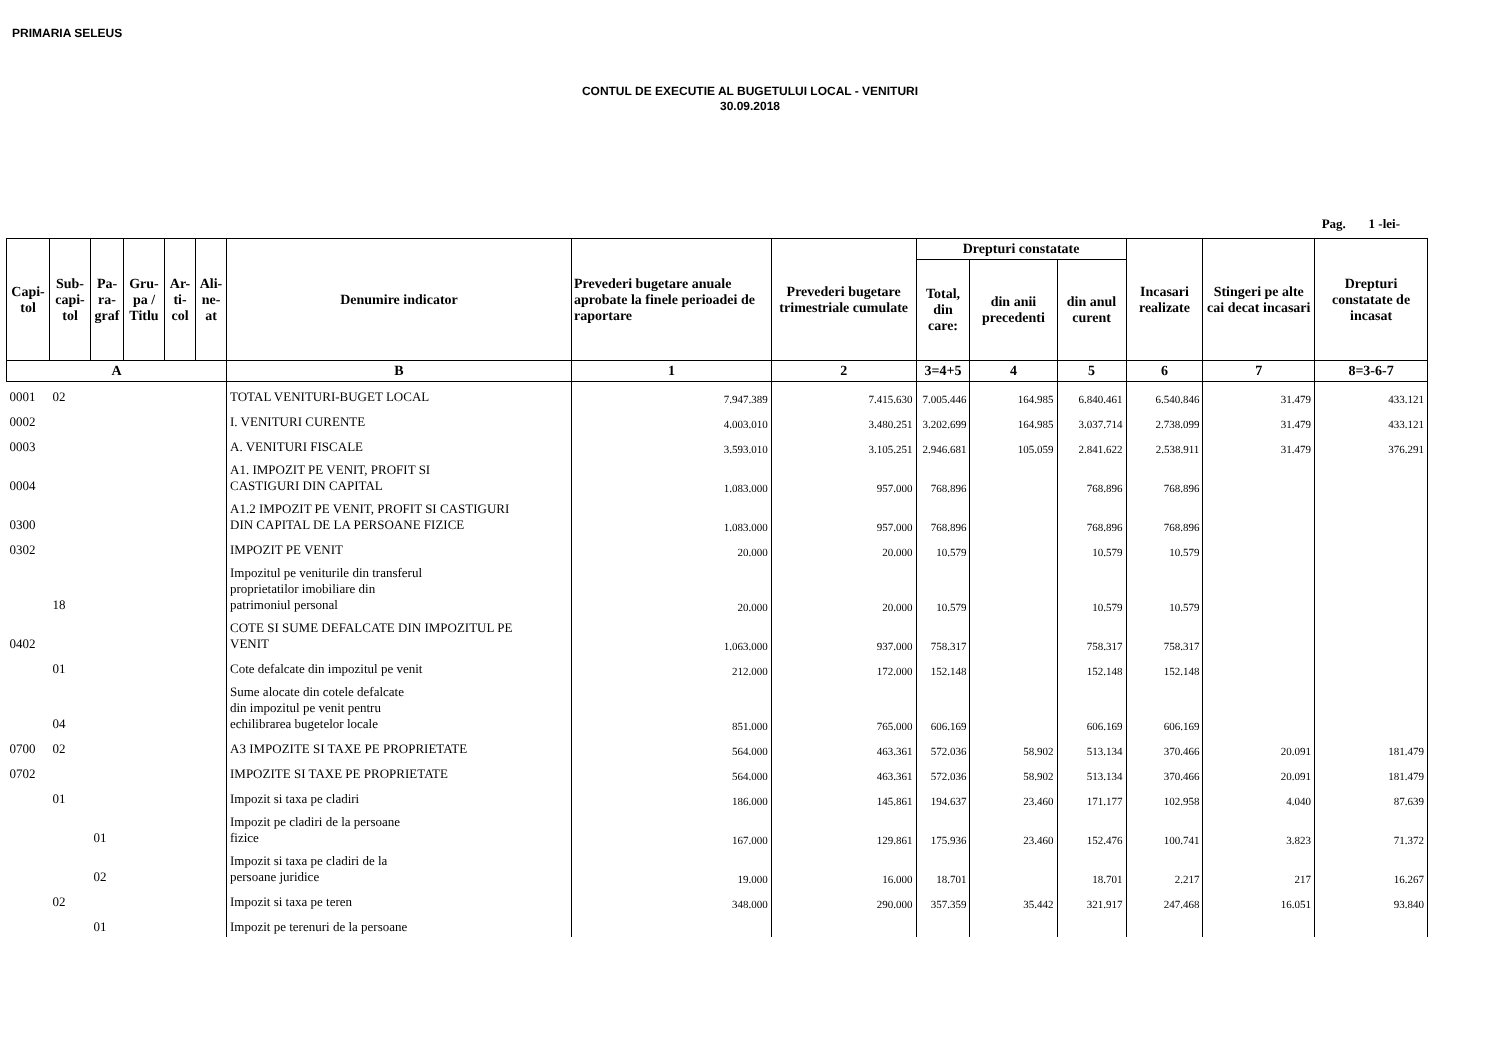PRIMARIA SELEUS
CONTUL DE EXECUTIE AL BUGETULUI LOCAL - VENITURI
30.09.2018
Pag. 1 -lei-
| Capi- tol | Sub- capi- tol | Pa- ra- graf | Gru- pa / Titlu | Ar- ti- col | Ali- ne- at | Denumire indicator | Prevederi bugetare anuale aprobate la finele perioadei de raportare | Prevederi bugetare trimestriale cumulate | Drepturi constatate | | | Incasari realizate | Stingeri pe alte cai decat incasari | Drepturi constatate de incasat |
| --- | --- | --- | --- | --- | --- | --- | --- | --- | --- | --- | --- | --- | --- | --- |
| | | | | | | | | | Total, din care: | din anii precedenti | din anul curent | | | |
| A | | | | | | B | 1 | 2 | 3=4+5 | 4 | 5 | 6 | 7 | 8=3-6-7 |
| 0001 | 02 | | | | | TOTAL VENITURI-BUGET LOCAL | 7.947.389 | 7.415.630 | 7.005.446 | 164.985 | 6.840.461 | 6.540.846 | 31.479 | 433.121 |
| 0002 | | | | | | I. VENITURI CURENTE | 4.003.010 | 3.480.251 | 3.202.699 | 164.985 | 3.037.714 | 2.738.099 | 31.479 | 433.121 |
| 0003 | | | | | | A. VENITURI FISCALE | 3.593.010 | 3.105.251 | 2.946.681 | 105.059 | 2.841.622 | 2.538.911 | 31.479 | 376.291 |
| 0004 | | | | | | A1. IMPOZIT PE VENIT, PROFIT SI CASTIGURI DIN CAPITAL | 1.083.000 | 957.000 | 768.896 | | 768.896 | 768.896 | | |
| 0300 | | | | | | A1.2 IMPOZIT PE VENIT, PROFIT SI CASTIGURI DIN CAPITAL DE LA PERSOANE FIZICE | 1.083.000 | 957.000 | 768.896 | | 768.896 | 768.896 | | |
| 0302 | | | | | | IMPOZIT PE VENIT | 20.000 | 20.000 | 10.579 | | 10.579 | 10.579 | | |
| | 18 | | | | | Impozitul pe veniturile din transferul proprietatilor imobiliare din patrimoniul personal | 20.000 | 20.000 | 10.579 | | 10.579 | 10.579 | | |
| 0402 | | | | | | COTE SI SUME DEFALCATE DIN IMPOZITUL PE VENIT | 1.063.000 | 937.000 | 758.317 | | 758.317 | 758.317 | | |
| | 01 | | | | | Cote defalcate din impozitul pe venit | 212.000 | 172.000 | 152.148 | | 152.148 | 152.148 | | |
| | 04 | | | | | Sume alocate din cotele defalcate din impozitul pe venit pentru echilibrarea bugetelor locale | 851.000 | 765.000 | 606.169 | | 606.169 | 606.169 | | |
| 0700 | 02 | | | | | A3 IMPOZITE SI TAXE PE PROPRIETATE | 564.000 | 463.361 | 572.036 | 58.902 | 513.134 | 370.466 | 20.091 | 181.479 |
| 0702 | | | | | | IMPOZITE SI TAXE PE PROPRIETATE | 564.000 | 463.361 | 572.036 | 58.902 | 513.134 | 370.466 | 20.091 | 181.479 |
| | 01 | | | | | Impozit si taxa pe cladiri | 186.000 | 145.861 | 194.637 | 23.460 | 171.177 | 102.958 | 4.040 | 87.639 |
| | | 01 | | | | Impozit pe cladiri de la persoane fizice | 167.000 | 129.861 | 175.936 | 23.460 | 152.476 | 100.741 | 3.823 | 71.372 |
| | | 02 | | | | Impozit si taxa pe cladiri de la persoane juridice | 19.000 | 16.000 | 18.701 | | 18.701 | 2.217 | 217 | 16.267 |
| | 02 | | | | | Impozit si taxa pe teren | 348.000 | 290.000 | 357.359 | 35.442 | 321.917 | 247.468 | 16.051 | 93.840 |
| | | 01 | | | | Impozit pe terenuri de la persoane | | | | | | | | |